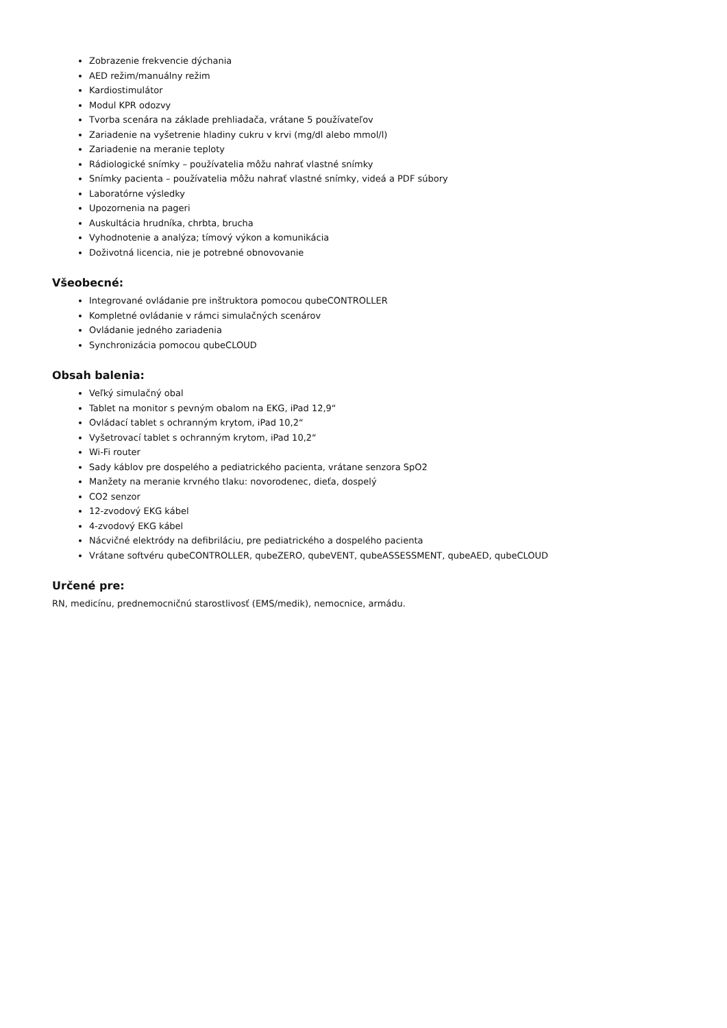Zobrazenie frekvencie dýchania
AED režim/manuálny režim
Kardiostimulátor
Modul KPR odozvy
Tvorba scenára na základe prehliadača, vrátane 5 používateľov
Zariadenie na vyšetrenie hladiny cukru v krvi (mg/dl alebo mmol/l)
Zariadenie na meranie teploty
Rádiologické snímky – používatelia môžu nahrať vlastné snímky
Snímky pacienta – používatelia môžu nahrať vlastné snímky, videá a PDF súbory
Laboratórne výsledky
Upozornenia na pageri
Auskultácia hrudníka, chrbta, brucha
Vyhodnotenie a analýza; tímový výkon a komunikácia
Doživotná licencia, nie je potrebné obnovovanie
Všeobecné:
Integrované ovládanie pre inštruktora pomocou qubeCONTROLLER
Kompletné ovládanie v rámci simulačných scenárov
Ovládanie jedného zariadenia
Synchronizácia pomocou qubeCLOUD
Obsah balenia:
Veľký simulačný obal
Tablet na monitor s pevným obalom na EKG, iPad 12,9“
Ovládací tablet s ochranným krytom, iPad 10,2“
Vyšetrovací tablet s ochranným krytom, iPad 10,2“
Wi-Fi router
Sady káblov pre dospelého a pediatrického pacienta, vrátane senzora SpO2
Manžety na meranie krvného tlaku: novorodenec, dieťa, dospelý
CO2 senzor
12-zvodový EKG kábel
4-zvodový EKG kábel
Nácvičné elektródy na defibriláciu, pre pediatrického a dospelého pacienta
Vrátane softvéru qubeCONTROLLER, qubeZERO, qubeVENT, qubeASSESSMENT, qubeAED, qubeCLOUD
Určené pre:
RN, medicínu, prednemocničnú starostlivosť (EMS/medik), nemocnice, armádu.